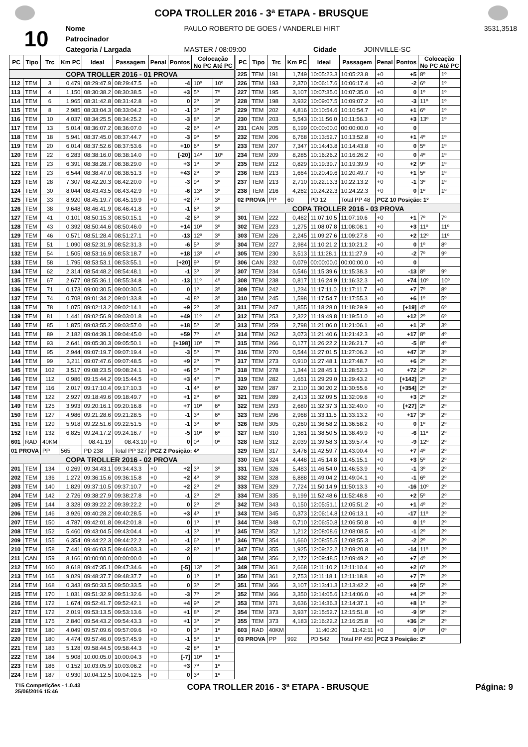COPA TROLLER 2016 - 3ª ETAPA - BRUSQUE
10
| Nome | PAULO ROBERTO DE GOES / VANDERLEI HIRT | | | | 3531,3518 |
| Patrocinador | | | | | |
| Categoria / Largada | MASTER / 08:09:00 | | Cidade | JOINVILLE-SC | |
| PC | Tipo | Trc | Km PC | Ideal | Passagem | Penal | Pontos | Colocação No PC Até PC | |
| --- | --- | --- | --- | --- | --- | --- | --- | --- | --- |
| COPA TROLLER 2016 - 01 PROVA | | | | | | | | | |
| 112 | TEM | 3 | 0,479 | 08:29:47.9 | 08:29:47.5 | +0 | -4 | 10º | 10º |
| 113 | TEM | 4 | 1,150 | 08:30:38.2 | 08:30:38.5 | +0 | +3 | 5º | 7º |
| 114 | TEM | 6 | 1,965 | 08:31:42.8 | 08:31:42.8 | +0 | 0 | 2º | 3º |
| 115 | TEM | 8 | 2,985 | 08:33:04.3 | 08:33:04.2 | +0 | -1 | 3º | 2º |
| 116 | TEM | 10 | 4,037 | 08:34:25.5 | 08:34:25.2 | +0 | -3 | 8º | 3º |
| 117 | TEM | 13 | 5,014 | 08:36:07.2 | 08:36:07.0 | +0 | -2 | 6º | 4º |
| 118 | TEM | 18 | 5,941 | 08:37:45.0 | 08:37:44.7 | +0 | -3 | 9º | 5º |
| 119 | TEM | 20 | 6,014 | 08:37:52.6 | 08:37:53.6 | +0 | +10 | 6º | 5º |
| 120 | TEM | 22 | 6,283 | 08:38:16.0 | 08:38:14.0 | +0 | [-20] | 14º | 10º |
| 121 | TEM | 23 | 6,391 | 08:38:28.7 | 08:38:29.0 | +0 | +3 | 1º | 3º |
| 122 | TEM | 23 | 6,544 | 08:38:47.0 | 08:38:51.3 | +0 | +43 | 2º | 3º |
| 123 | TEM | 28 | 7,307 | 08:42:20.3 | 08:42:20.0 | +0 | -3 | 9º | 3º |
| 124 | TEM | 30 | 8,044 | 08:43:43.5 | 08:43:42.9 | +0 | -6 | 13º | 3º |
| 125 | TEM | 33 | 8,920 | 08:45:19.7 | 08:45:19.9 | +0 | +2 | 7º | 3º |
| 126 | TEM | 38 | 9,648 | 08:46:41.9 | 08:46:41.8 | +0 | -1 | 6º | 3º |
| 127 | TEM | 41 | 0,101 | 08:50:15.3 | 08:50:15.1 | +0 | -2 | 6º | 3º |
| 128 | TEM | 43 | 0,392 | 08:50:44.6 | 08:50:46.0 | +0 | +14 | 10º | 3º |
| 129 | TEM | 46 | 0,571 | 08:51:28.4 | 08:51:27.1 | +0 | -13 | 12º | 3º |
| 131 | TEM | 51 | 1,090 | 08:52:31.9 | 08:52:31.3 | +0 | -6 | 5º | 3º |
| 132 | TEM | 54 | 1,505 | 08:53:16.9 | 08:53:18.7 | +0 | +18 | 13º | 4º |
| 133 | TEM | 58 | 1,795 | 08:53:53.1 | 08:53:55.1 | +0 | [+20] | 9º | 5º |
| 134 | TEM | 62 | 2,314 | 08:54:48.2 | 08:54:48.1 | +0 | -1 | 3º | 3º |
| 135 | TEM | 67 | 2,677 | 08:55:36.1 | 08:55:34.8 | +0 | -13 | 11º | 4º |
| 136 | TEM | 71 | 0,173 | 09:00:30.5 | 09:00:30.5 | +0 | 0 | 1º | 3º |
| 137 | TEM | 74 | 0,708 | 09:01:34.2 | 09:01:33.8 | +0 | -4 | 8º | 3º |
| 138 | TEM | 78 | 1,075 | 09:02:13.2 | 09:02:14.1 | +0 | +9 | 2º | 3º |
| 139 | TEM | 81 | 1,441 | 09:02:56.9 | 09:03:01.8 | +0 | +49 | 11º | 4º |
| 140 | TEM | 85 | 1,875 | 09:03:55.2 | 09:03:57.0 | +0 | +18 | 5º | 3º |
| 141 | TEM | 89 | 2,182 | 09:04:39.1 | 09:04:45.0 | +0 | +59 | 7º | 4º |
| 142 | TEM | 93 | 2,641 | 09:05:30.3 | 09:05:50.1 | +0 | [+198] | 10º | 7º |
| 143 | TEM | 95 | 2,944 | 09:07:19.7 | 09:07:19.4 | +0 | -3 | 5º | 7º |
| 144 | TEM | 99 | 3,211 | 09:07:47.6 | 09:07:48.5 | +0 | +9 | 2º | 7º |
| 145 | TEM | 102 | 3,517 | 09:08:23.5 | 09:08:24.1 | +0 | +6 | 5º | 7º |
| 146 | TEM | 112 | 0,986 | 09:15:44.2 | 09:15:44.5 | +0 | +3 | 4º | 7º |
| 147 | TEM | 116 | 2,017 | 09:17:10.4 | 09:17:10.3 | +0 | -1 | 4º | 6º |
| 148 | TEM | 122 | 2,927 | 09:18:49.6 | 09:18:49.7 | +0 | +1 | 2º | 6º |
| 149 | TEM | 125 | 3,993 | 09:20:16.1 | 09:20:16.8 | +0 | +7 | 10º | 6º |
| 150 | TEM | 127 | 4,986 | 09:21:28.6 | 09:21:28.5 | +0 | -1 | 3º | 6º |
| 151 | TEM | 129 | 5,918 | 09:22:51.6 | 09:22:51.5 | +0 | -1 | 3º | 6º |
| 152 | TEM | 132 | 6,825 | 09:24:17.2 | 09:24:16.7 | +0 | -5 | 10º | 6º |
| 601 | RAD | 40KM | | 08:41:19 | 08:43:10 | +0 | 0 | 0º | 0º |
| 01 PROVA | | PP | 565 | PD 238 | Total PP 327 | PCZ 2 Posição: 4º | | | |
| COPA TROLLER 2016 - 02 PROVA | | | | | | | | | |
| 201 | TEM | 134 | 0,269 | 09:34:43.1 | 09:34:43.3 | +0 | +2 | 3º | 3º |
| 202 | TEM | 136 | 1,272 | 09:36:15.6 | 09:36:15.8 | +0 | +2 | 4º | 3º |
| 203 | TEM | 140 | 1,829 | 09:37:10.5 | 09:37:10.7 | +0 | +2 | 2º | 2º |
| 204 | TEM | 142 | 2,726 | 09:38:27.9 | 09:38:27.8 | +0 | -1 | 2º | 2º |
| 205 | TEM | 144 | 3,328 | 09:39:22.2 | 09:39:22.2 | +0 | 0 | 2º | 2º |
| 206 | TEM | 146 | 3,926 | 09:40:28.2 | 09:40:28.5 | +0 | +3 | 4º | 1º |
| 207 | TEM | 150 | 4,787 | 09:42:01.8 | 09:42:01.8 | +0 | 0 | 1º | 1º |
| 208 | TEM | 152 | 5,460 | 09:43:04.5 | 09:43:04.4 | +0 | -1 | 3º | 1º |
| 209 | TEM | 155 | 6,354 | 09:44:22.3 | 09:44:22.2 | +0 | -1 | 6º | 1º |
| 210 | TEM | 158 | 7,441 | 09:46:03.5 | 09:46:03.3 | +0 | -2 | 8º | 1º |
| 211 | CAN | 159 | 8,166 | 00:00:00.0 | 00:00:00.0 | +0 | 0 | | |
| 212 | TEM | 160 | 8,618 | 09:47:35.1 | 09:47:34.6 | +0 | [-5] | 13º | 2º |
| 213 | TEM | 165 | 9,029 | 09:48:37.7 | 09:48:37.7 | +0 | 0 | 1º | 1º |
| 214 | TEM | 168 | 0,343 | 09:50:33.5 | 09:50:33.5 | +0 | 0 | 3º | 2º |
| 215 | TEM | 170 | 1,031 | 09:51:32.9 | 09:51:32.6 | +0 | -3 | 7º | 2º |
| 216 | TEM | 172 | 1,674 | 09:52:41.7 | 09:52:42.1 | +0 | +4 | 9º | 2º |
| 217 | TEM | 172 | 2,019 | 09:53:13.5 | 09:53:13.6 | +0 | +1 | 8º | 2º |
| 218 | TEM | 175 | 2,840 | 09:54:43.2 | 09:54:43.3 | +0 | +1 | 3º | 2º |
| 219 | TEM | 180 | 4,049 | 09:57:09.6 | 09:57:09.6 | +0 | 0 | 3º | 1º |
| 220 | TEM | 180 | 4,474 | 09:57:46.0 | 09:57:45.9 | +0 | -1 | 5º | 1º |
| 221 | TEM | 183 | 5,128 | 09:58:44.5 | 09:58:44.3 | +0 | -2 | 8º | 1º |
| 222 | TEM | 184 | 5,908 | 10:00:05.0 | 10:00:04.3 | +0 | [-7] | 10º | 1º |
| 223 | TEM | 186 | 0,152 | 10:03:05.9 | 10:03:06.2 | +0 | +3 | 7º | 1º |
| 224 | TEM | 187 | 0,930 | 10:04:12.5 | 10:04:12.5 | +0 | 0 | 3º | 1º |
| PC | Tipo | Trc | Km PC | Ideal | Passagem | Penal | Pontos | Colocação No PC Até PC | |
| --- | --- | --- | --- | --- | --- | --- | --- | --- | --- |
| 225 | TEM | 191 | 1,749 | 10:05:23.3 | 10:05:23.8 | +0 | +5 | 8º | 1º |
| 226 | TEM | 193 | 2,370 | 10:06:17.6 | 10:06:17.4 | +0 | -2 | 6º | 1º |
| 227 | TEM | 195 | 3,107 | 10:07:35.0 | 10:07:35.0 | +0 | 0 | 1º | 1º |
| 228 | TEM | 198 | 3,932 | 10:09:07.5 | 10:09:07.2 | +0 | -3 | 11º | 1º |
| 229 | TEM | 202 | 4,816 | 10:10:54.6 | 10:10:54.7 | +0 | +1 | 6º | 1º |
| 230 | TEM | 203 | 5,543 | 10:11:56.0 | 10:11:56.3 | +0 | +3 | 13º | 1º |
| 231 | CAN | 205 | 6,199 | 00:00:00.0 | 00:00:00.0 | +0 | 0 | | |
| 232 | TEM | 206 | 6,768 | 10:13:52.7 | 10:13:52.8 | +0 | +1 | 4º | 1º |
| 233 | TEM | 207 | 7,347 | 10:14:43.8 | 10:14:43.8 | +0 | 0 | 5º | 1º |
| 234 | TEM | 209 | 8,285 | 10:16:26.2 | 10:16:26.2 | +0 | 0 | 4º | 1º |
| 235 | TEM | 212 | 0,829 | 10:19:39.7 | 10:19:39.9 | +0 | +2 | 9º | 1º |
| 236 | TEM | 213 | 1,664 | 10:20:49.6 | 10:20:49.7 | +0 | +1 | 5º | 1º |
| 237 | TEM | 213 | 2,710 | 10:22:13.3 | 10:22:13.2 | +0 | -1 | 3º | 1º |
| 238 | TEM | 216 | 4,262 | 10:24:22.3 | 10:24:22.3 | +0 | 0 | 1º | 1º |
| 02 PROVA | | PP | 60 | PD 12 | Total PP 48 | PCZ 10 Posição: 1º | | | |
| COPA TROLLER 2016 - 03 PROVA | | | | | | | | | |
| 301 | TEM | 222 | 0,462 | 11:07:10.5 | 11:07:10.6 | +0 | +1 | 7º | 7º |
| 302 | TEM | 223 | 1,275 | 11:08:07.8 | 11:08:08.1 | +0 | +3 | 11º | 11º |
| 303 | TEM | 226 | 2,245 | 11:09:27.6 | 11:09:27.8 | +0 | +2 | 12º | 11º |
| 304 | TEM | 227 | 2,984 | 11:10:21.2 | 11:10:21.2 | +0 | 0 | 1º | 8º |
| 305 | TEM | 230 | 3,513 | 11:11:28.1 | 11:11:27.9 | +0 | -2 | 7º | 9º |
| 306 | CAN | 232 | 0,079 | 00:00:00.0 | 00:00:00.0 | +0 | 0 | | |
| 307 | TEM | 234 | 0,546 | 11:15:39.6 | 11:15:38.3 | +0 | -13 | 8º | 9º |
| 308 | TEM | 238 | 0,817 | 11:16:24.9 | 11:16:32.3 | +0 | +74 | 10º | 10º |
| 309 | TEM | 242 | 1,234 | 11:17:11.0 | 11:17:11.7 | +0 | +7 | 7º | 8º |
| 310 | TEM | 245 | 1,598 | 11:17:54.7 | 11:17:55.3 | +0 | +6 | 1º | 5º |
| 311 | TEM | 247 | 1,855 | 11:18:28.0 | 11:18:29.9 | +0 | [+19] | 4º | 6º |
| 312 | TEM | 253 | 2,322 | 11:19:49.8 | 11:19:51.0 | +0 | +12 | 2º | 6º |
| 313 | TEM | 259 | 2,798 | 11:21:06.0 | 11:21:06.1 | +0 | +1 | 3º | 3º |
| 314 | TEM | 262 | 3,073 | 11:21:40.6 | 11:21:42.3 | +0 | +17 | 8º | 4º |
| 315 | TEM | 266 | 0,177 | 11:26:22.2 | 11:26:21.7 | +0 | -5 | 8º | 4º |
| 316 | TEM | 270 | 0,544 | 11:27:01.5 | 11:27:06.2 | +0 | +47 | 3º | 3º |
| 317 | TEM | 273 | 0,910 | 11:27:48.1 | 11:27:48.7 | +0 | +6 | 2º | 2º |
| 318 | TEM | 278 | 1,344 | 11:28:45.1 | 11:28:52.3 | +0 | +72 | 2º | 2º |
| 319 | TEM | 282 | 1,651 | 11:29:29.0 | 11:29:43.2 | +0 | [+142] | 2º | 2º |
| 320 | TEM | 287 | 2,110 | 11:30:20.2 | 11:30:55.6 | +0 | [+354] | 2º | 2º |
| 321 | TEM | 289 | 2,413 | 11:32:09.5 | 11:32:09.8 | +0 | +3 | 2º | 2º |
| 322 | TEM | 293 | 2,680 | 11:32:37.3 | 11:32:40.0 | +0 | [+27] | 2º | 2º |
| 323 | TEM | 296 | 2,968 | 11:33:11.5 | 11:33:13.2 | +0 | +17 | 3º | 2º |
| 326 | TEM | 305 | 0,260 | 11:36:58.2 | 11:36:58.2 | +0 | 0 | 1º | 2º |
| 327 | TEM | 310 | 1,381 | 11:38:50.5 | 11:38:49.9 | +0 | -6 | 11º | 2º |
| 328 | TEM | 312 | 2,039 | 11:39:58.3 | 11:39:57.4 | +0 | -9 | 12º | 2º |
| 329 | TEM | 317 | 3,476 | 11:42:59.7 | 11:43:00.4 | +0 | +7 | 4º | 2º |
| 330 | TEM | 324 | 4,448 | 11:45:14.8 | 11:45:15.1 | +0 | +3 | 5º | 2º |
| 331 | TEM | 326 | 5,483 | 11:46:54.0 | 11:46:53.9 | +0 | -1 | 3º | 2º |
| 332 | TEM | 328 | 6,888 | 11:49:04.2 | 11:49:04.1 | +0 | -1 | 6º | 2º |
| 333 | TEM | 329 | 7,724 | 11:50:14.9 | 11:50:13.3 | +0 | -16 | 10º | 2º |
| 334 | TEM | 335 | 9,199 | 11:52:48.6 | 11:52:48.8 | +0 | +2 | 5º | 2º |
| 342 | TEM | 343 | 0,150 | 12:05:51.1 | 12:05:51.2 | +0 | +1 | 4º | 2º |
| 343 | TEM | 345 | 0,373 | 12:06:14.8 | 12:06:13.1 | +0 | -17 | 11º | 2º |
| 344 | TEM | 348 | 0,710 | 12:06:50.8 | 12:06:50.8 | +0 | 0 | 1º | 2º |
| 345 | TEM | 352 | 1,212 | 12:08:08.6 | 12:08:08.5 | +0 | -1 | 2º | 2º |
| 346 | TEM | 354 | 1,660 | 12:08:55.5 | 12:08:55.3 | +0 | -2 | 2º | 2º |
| 347 | TEM | 355 | 1,925 | 12:09:22.2 | 12:09:20.8 | +0 | -14 | 11º | 2º |
| 348 | TEM | 356 | 2,172 | 12:09:48.5 | 12:09:49.2 | +0 | +7 | 4º | 2º |
| 349 | TEM | 361 | 2,668 | 12:11:10.2 | 12:11:10.4 | +0 | +2 | 6º | 2º |
| 350 | TEM | 361 | 2,753 | 12:11:18.1 | 12:11:18.8 | +0 | +7 | 7º | 2º |
| 351 | TEM | 366 | 3,107 | 12:13:41.3 | 12:13:42.2 | +0 | +9 | 5º | 2º |
| 352 | TEM | 366 | 3,350 | 12:14:05.6 | 12:14:06.0 | +0 | +4 | 2º | 2º |
| 353 | TEM | 371 | 3,636 | 12:14:36.3 | 12:14:37.1 | +0 | +8 | 1º | 2º |
| 354 | TEM | 373 | 3,937 | 12:15:52.7 | 12:15:51.8 | +0 | -9 | 9º | 2º |
| 355 | TEM | 373 | 4,183 | 12:16:22.2 | 12:16:25.8 | +0 | +36 | 2º | 2º |
| 603 | RAD | 40KM | | 11:40:20 | 11:42:11 | +0 | 0 | 0º | 0º |
| 03 PROVA | | PP | 992 | PD 542 | Total PP 450 | PCZ 3 Posição: 2º | | | |
T15 Competições - 1.0.43
25/06/2016 15:46
COPA TROLLER 2016 - 3ª ETAPA - BRUSQUE
Página: 9